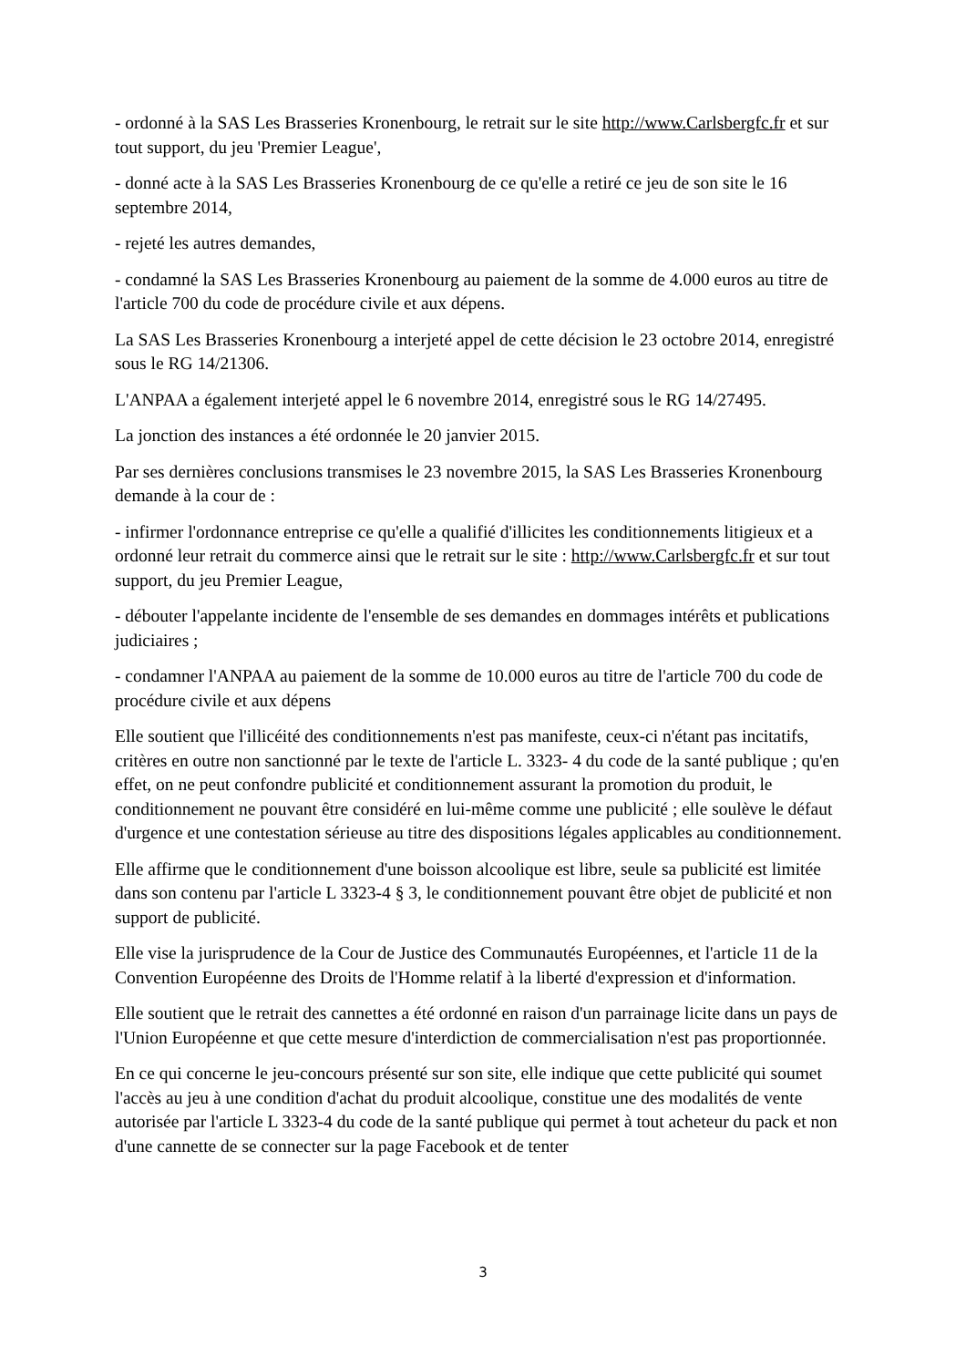- ordonné à la SAS Les Brasseries Kronenbourg, le retrait sur le site http://www.Carlsbergfc.fr et sur tout support, du jeu 'Premier League',
- donné acte à la SAS Les Brasseries Kronenbourg de ce qu'elle a retiré ce jeu de son site le 16 septembre 2014,
- rejeté les autres demandes,
- condamné la SAS Les Brasseries Kronenbourg au paiement de la somme de 4.000 euros au titre de l'article 700 du code de procédure civile et aux dépens.
La SAS Les Brasseries Kronenbourg a interjeté appel de cette décision le 23 octobre 2014, enregistré sous le RG 14/21306.
L'ANPAA a également interjeté appel le 6 novembre 2014, enregistré sous le RG 14/27495.
La jonction des instances a été ordonnée le 20 janvier 2015.
Par ses dernières conclusions transmises le 23 novembre 2015, la SAS Les Brasseries Kronenbourg demande à la cour de :
- infirmer l'ordonnance entreprise ce qu'elle a qualifié d'illicites les conditionnements litigieux et a ordonné leur retrait du commerce ainsi que le retrait sur le site : http://www.Carlsbergfc.fr et sur tout support, du jeu Premier League,
- débouter l'appelante incidente de l'ensemble de ses demandes en dommages intérêts et publications judiciaires ;
- condamner l'ANPAA au paiement de la somme de 10.000 euros au titre de l'article 700 du code de procédure civile et aux dépens
Elle soutient que l'illicéité des conditionnements n'est pas manifeste, ceux-ci n'étant pas incitatifs, critères en outre non sanctionné par le texte de l'article L. 3323- 4 du code de la santé publique ; qu'en effet, on ne peut confondre publicité et conditionnement assurant la promotion du produit, le conditionnement ne pouvant être considéré en lui-même comme une publicité ; elle soulève le défaut d'urgence et une contestation sérieuse au titre des dispositions légales applicables au conditionnement.
Elle affirme que le conditionnement d'une boisson alcoolique est libre, seule sa publicité est limitée dans son contenu par l'article L 3323-4 § 3, le conditionnement pouvant être objet de publicité et non support de publicité.
Elle vise la jurisprudence de la Cour de Justice des Communautés Européennes, et l'article 11 de la Convention Européenne des Droits de l'Homme relatif à la liberté d'expression et d'information.
Elle soutient que le retrait des cannettes a été ordonné en raison d'un parrainage licite dans un pays de l'Union Européenne et que cette mesure d'interdiction de commercialisation n'est pas proportionnée.
En ce qui concerne le jeu-concours présenté sur son site, elle indique que cette publicité qui soumet l'accès au jeu à une condition d'achat du produit alcoolique, constitue une des modalités de vente autorisée par l'article L 3323-4 du code de la santé publique qui permet à tout acheteur du pack et non d'une cannette de se connecter sur la page Facebook et de tenter
3